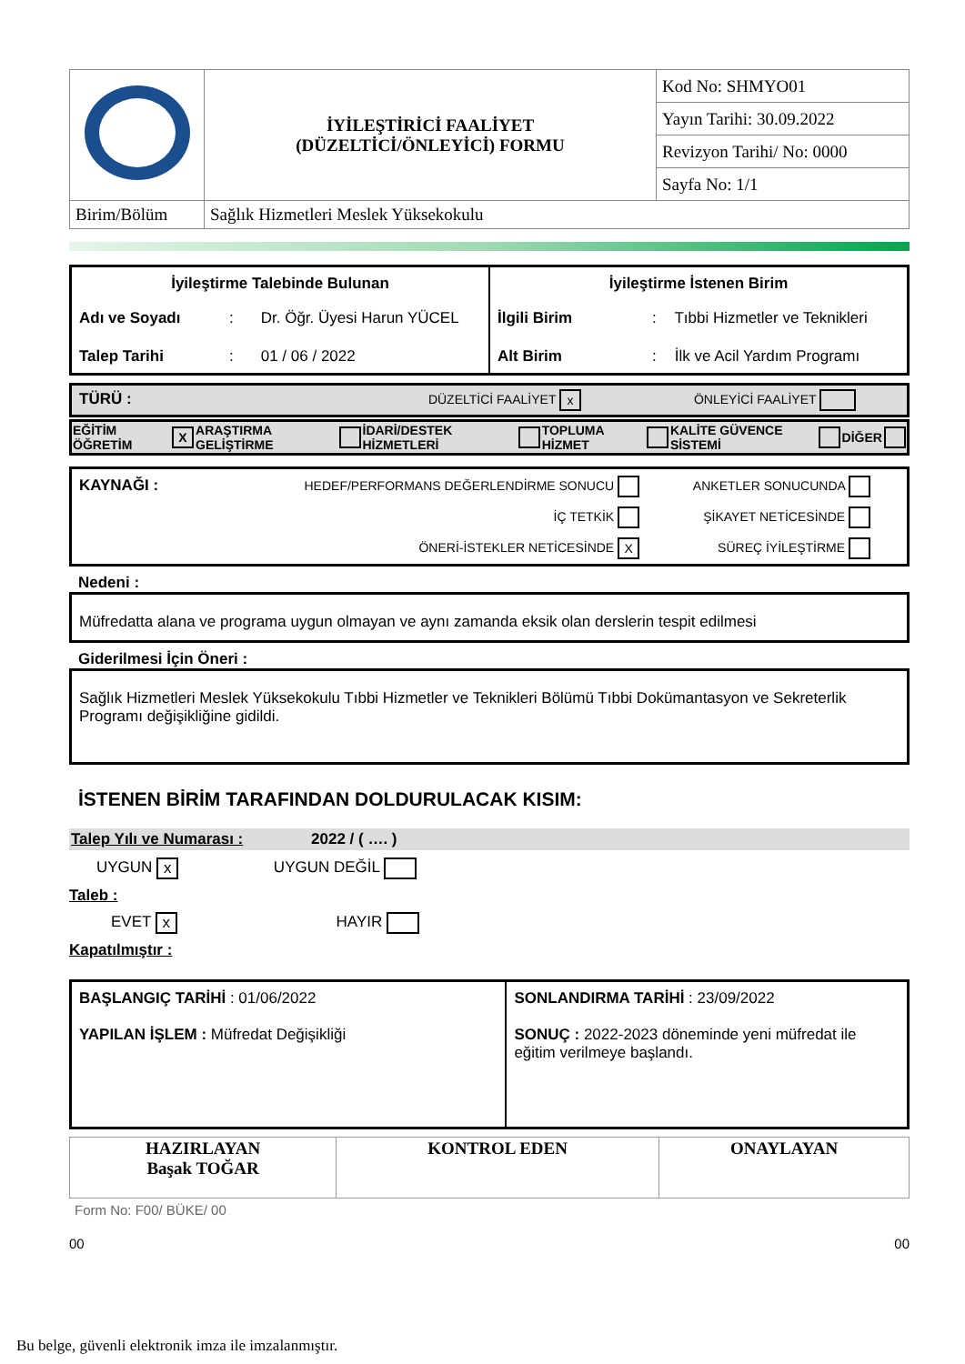| | İYİLEŞTİRİCİ FAALİYET (DÜZELTİCİ/ÖNLEYİCİ) FORMU | Kod No: SHMYO01 |
| | | Yayın Tarihi: 30.09.2022 |
| | | Revizyon Tarihi/ No: 0000 |
| | | Sayfa No: 1/1 |
| Birim/Bölüm | Sağlık Hizmetleri Meslek Yüksekokulu | |
| İyileştirme Talebinde Bulunan Adı ve Soyadı : Dr. Öğr. Üyesi Harun YÜCEL Talep Tarihi : 01 / 06 / 2022 | İyileştirme İstenen Birim İlgili Birim : Tıbbi Hizmetler ve Teknikleri Alt Birim : İlk ve Acil Yardım Programı |
TÜRÜ : DÜZELTİCİ FAALİYET x ÖNLEYİCİ FAALİYET
| EĞİTİM ÖĞRETİM | X | ARAŞTIRMA GELİŞTİRME | | İDARİ/DESTEK HİZMETLERİ | | TOPLUMA HİZMET | | KALİTE GÜVENCE SİSTEMİ | | DİĞER | |
| KAYNAĞI : | HEDEF/PERFORMANS DEĞERLENDİRME SONUCU İÇ TETKİK ÖNERİ-İSTEKLER NETİCESİNDE X | ANKETLER SONUCUNDA ŞİKAYET NETİCESİNDE SÜREÇ İYİLEŞTİRME |
Nedeni :
Müfredatta alana ve programa uygun olmayan ve aynı zamanda eksik olan derslerin tespit edilmesi
Giderilmesi İçin Öneri :
Sağlık Hizmetleri Meslek Yüksekokulu Tıbbi Hizmetler ve Teknikleri Bölümü Tıbbi Dokümantasyon ve Sekreterlik Programı değişikliğine gidildi.
İSTENEN BİRİM TARAFINDAN DOLDURULACAK KISIM:
Talep Yılı ve Numarası : 2022 / ( …. )
UYGUN x UYGUN DEĞİL
Taleb :
EVET x HAYIR
Kapatılmıştır :
| BAŞLANGIÇ TARİHİ : 01/06/2022 YAPILAN İŞLEM : Müfredat Değişikliği | SONLANDIRMA TARİHİ : 23/09/2022 SONUÇ : 2022-2023 döneminde yeni müfredat ile eğitim verilmeye başlandı. |
| HAZIRLAYAN Başak TOĞAR | KONTROL EDEN | ONAYLAYAN |
Form No: F00/ BÜKE/ 00
00 00
Bu belge, güvenli elektronik imza ile imzalanmıştır.